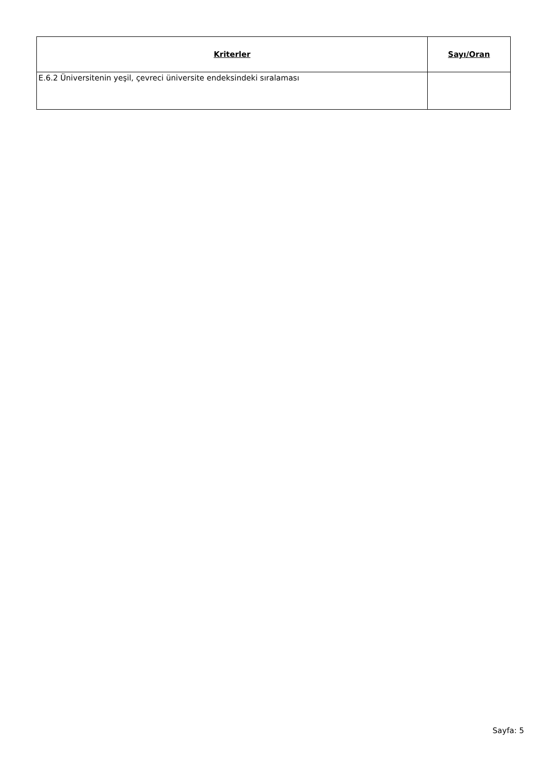| Kriterler | Sayı/Oran |
| --- | --- |
| E.6.2 Üniversitenin yeşil, çevreci üniversite endeksindeki sıralaması | |
Sayfa: 5